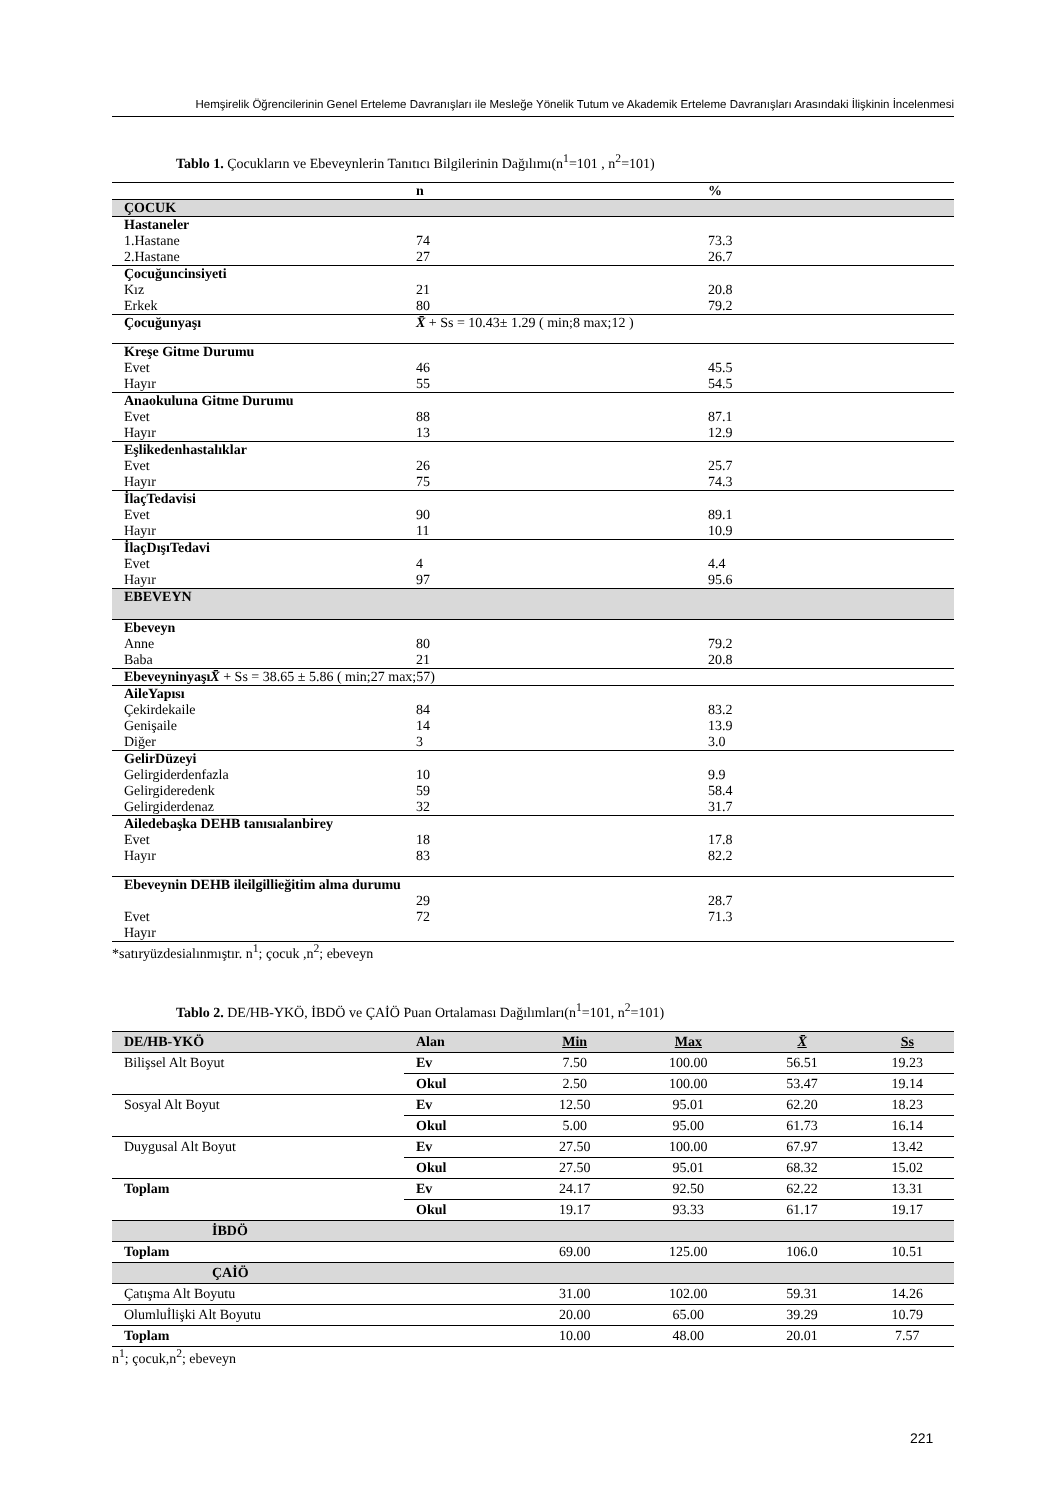Hemşirelik Öğrencilerinin Genel Erteleme Davranışları ile Mesleğe Yönelik Tutum ve Akademik Erteleme Davranışları Arasındaki İlişkinin İncelenmesi
Tablo 1. Çocukların ve Ebeveynlerin Tanıtıcı Bilgilerinin Dağılımı(n<sup>1</sup>=101 , n<sup>2</sup>=101)
| | n | % |
| --- | --- | --- |
| ÇOCUK | | |
| Hastaneler | | |
| 1.Hastane | 74 | 73.3 |
| 2.Hastane | 27 | 26.7 |
| Çocuğuncinsiyeti | | |
| Kız | 21 | 20.8 |
| Erkek | 80 | 79.2 |
| Çocuğunyaşı | X̄ + Ss = 10.43± 1.29 ( min;8 max;12 ) | |
| Kreşe Gitme Durumu | | |
| Evet | 46 | 45.5 |
| Hayır | 55 | 54.5 |
| Anaokuluna Gitme Durumu | | |
| Evet | 88 | 87.1 |
| Hayır | 13 | 12.9 |
| Eşlikedenhastalıklar | | |
| Evet | 26 | 25.7 |
| Hayır | 75 | 74.3 |
| İlaçTedavisi | | |
| Evet | 90 | 89.1 |
| Hayır | 11 | 10.9 |
| İlaçDışıTedavi | | |
| Evet | 4 | 4.4 |
| Hayır | 97 | 95.6 |
| EBEVEYN | | |
| Ebeveyn | | |
| Anne | 80 | 79.2 |
| Baba | 21 | 20.8 |
| Ebeveyninyaşı X̄ + Ss = 38.65 ± 5.86 ( min;27 max;57) | | |
| AileYapısı | | |
| Çekirdekaile | 84 | 83.2 |
| Genişaile | 14 | 13.9 |
| Diğer | 3 | 3.0 |
| GelirDüzeyi | | |
| Gelirgiderdenfazla | 10 | 9.9 |
| Gelirgideredenk | 59 | 58.4 |
| Gelirgiderdenaz | 32 | 31.7 |
| Ailedebaşka DEHB tanısıalanbirey | | |
| Evet | 18 | 17.8 |
| Hayır | 83 | 82.2 |
| Ebeveynin DEHB ileilgillieğitim alma durumu | 29 | 28.7 |
| Evet | 72 | 71.3 |
| Hayır | | |
*satıryüzdesialınmıştır. n<sup>1</sup>; çocuk ,n<sup>2</sup>; ebeveyn
Tablo 2. DE/HB-YKÖ, İBDÖ ve ÇAİÖ Puan Ortalaması Dağılımları(n<sup>1</sup>=101, n<sup>2</sup>=101)
| DE/HB-YKÖ | Alan | Min | Max | X̄ | Ss |
| --- | --- | --- | --- | --- | --- |
| Bilişsel Alt Boyut | Ev | 7.50 | 100.00 | 56.51 | 19.23 |
| | Okul | 2.50 | 100.00 | 53.47 | 19.14 |
| Sosyal Alt Boyut | Ev | 12.50 | 95.01 | 62.20 | 18.23 |
| | Okul | 5.00 | 95.00 | 61.73 | 16.14 |
| Duygusal Alt Boyut | Ev | 27.50 | 100.00 | 67.97 | 13.42 |
| | Okul | 27.50 | 95.01 | 68.32 | 15.02 |
| Toplam | Ev | 24.17 | 92.50 | 62.22 | 13.31 |
| | Okul | 19.17 | 93.33 | 61.17 | 19.17 |
| İBDÖ | | | | | |
| Toplam | | 69.00 | 125.00 | 106.0 | 10.51 |
| ÇAİÖ | | | | | |
| Çatışma Alt Boyutu | | 31.00 | 102.00 | 59.31 | 14.26 |
| Olumluİlişki Alt Boyutu | | 20.00 | 65.00 | 39.29 | 10.79 |
| Toplam | | 10.00 | 48.00 | 20.01 | 7.57 |
n<sup>1</sup>; çocuk,n<sup>2</sup>; ebeveyn
221